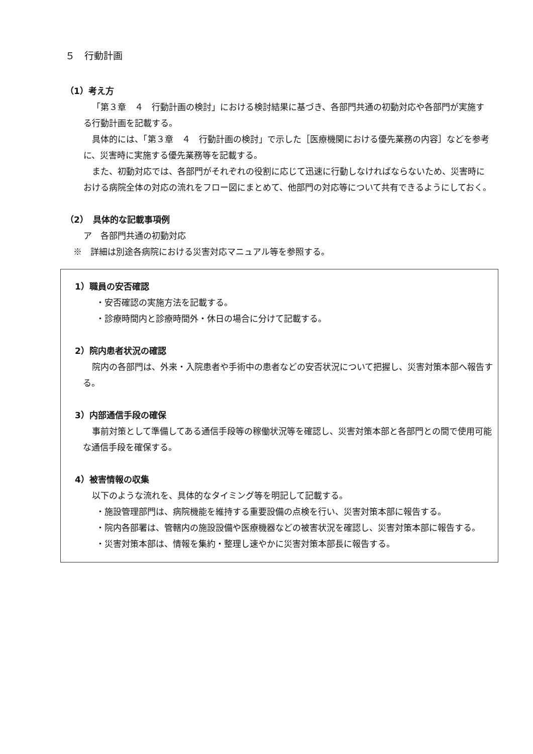５　行動計画
（1）考え方
「第３章　４　行動計画の検討」における検討結果に基づき、各部門共通の初動対応や各部門が実施する行動計画を記載する。
具体的には、「第３章　４　行動計画の検討」で示した［医療機関における優先業務の内容］などを参考に、災害時に実施する優先業務等を記載する。
また、初動対応では、各部門がそれぞれの役割に応じて迅速に行動しなければならないため、災害時における病院全体の対応の流れをフロー図にまとめて、他部門の対応等について共有できるようにしておく。
（2）　具体的な記載事項例
ア　各部門共通の初動対応
※　詳細は別途各病院における災害対応マニュアル等を参照する。
1）職員の安否確認
・安否確認の実施方法を記載する。
・診療時間内と診療時間外・休日の場合に分けて記載する。
2）院内患者状況の確認
院内の各部門は、外来・入院患者や手術中の患者などの安否状況について把握し、災害対策本部へ報告する。
3）内部通信手段の確保
事前対策として準備してある通信手段等の稼働状況等を確認し、災害対策本部と各部門との間で使用可能な通信手段を確保する。
4）被害情報の収集
以下のような流れを、具体的なタイミング等を明記して記載する。
・施設管理部門は、病院機能を維持する重要設備の点検を行い、災害対策本部に報告する。
・院内各部署は、管轄内の施設設備や医療機器などの被害状況を確認し、災害対策本部に報告する。
・災害対策本部は、情報を集約・整理し速やかに災害対策本部長に報告する。